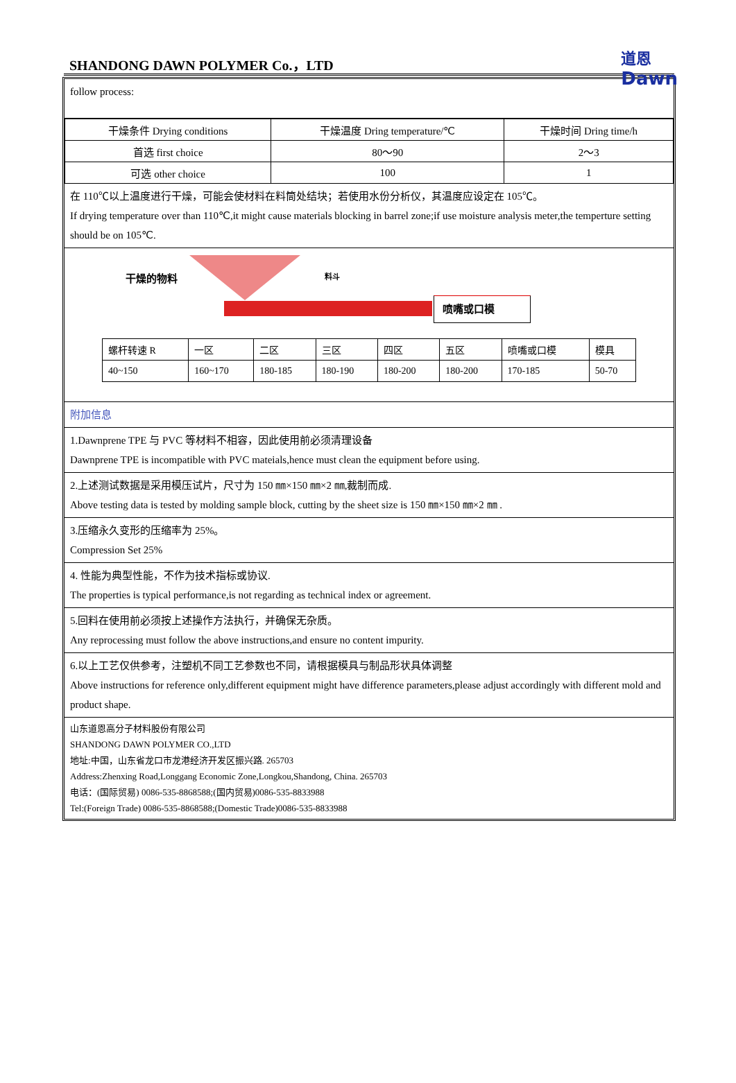SHANDONG DAWN POLYMER Co.，LTD
道恩
Dawn
follow process:
| 干燥条件 Drying conditions | 干燥温度 Dring temperature/℃ | 干燥时间 Dring time/h |
| 首选 first choice | 80～90 | 2～3 |
| 可选 other choice | 100 | 1 |
在 110℃以上温度进行干燥，可能会使材料在料筒处结块；若使用水份分析仪，其温度应设定在 105℃。
If drying temperature over than 110℃,it might cause materials blocking in barrel zone;if use moisture analysis meter,the temperture setting should be on 105℃.
干燥的物料 料斗
喷嘴或口模
| 螺杆转速 R | 一区 | 二区 | 三区 | 四区 | 五区 | 喷嘴或口模 | 模具 |
| 40~150 | 160~170 | 180-185 | 180-190 | 180-200 | 180-200 | 170-185 | 50-70 |
附加信息
1.Dawnprene TPE 与 PVC 等材料不相容，因此使用前必须清理设备
Dawnprene TPE is incompatible with PVC mateials,hence must clean the equipment before using.
2.上述测试数据是采用模压试片，尺寸为 150 ㎜×150 ㎜×2 ㎜,裁制而成.
Above testing data is tested by molding sample block, cutting by the sheet size is 150 ㎜×150 ㎜×2 ㎜ .
3.压缩永久变形的压缩率为 25%。
Compression Set 25%
4. 性能为典型性能，不作为技术指标或协议.
The properties is typical performance,is not regarding as technical index or agreement.
5.回料在使用前必须按上述操作方法执行，并确保无杂质。
Any reprocessing must follow the above instructions,and ensure no content impurity.
6.以上工艺仅供参考，注塑机不同工艺参数也不同，请根据模具与制品形状具体调整
Above instructions for reference only,different equipment might have difference parameters,please adjust accordingly with different mold and product shape.
山东道恩高分子材料股份有限公司
SHANDONG DAWN POLYMER CO.,LTD
地址:中国，山东省龙口市龙港经济开发区振兴路. 265703
Address:Zhenxing Road,Longgang Economic Zone,Longkou,Shandong, China. 265703
电话：(国际贸易) 0086-535-8868588;(国内贸易)0086-535-8833988
Tel:(Foreign Trade) 0086-535-8868588;(Domestic Trade)0086-535-8833988